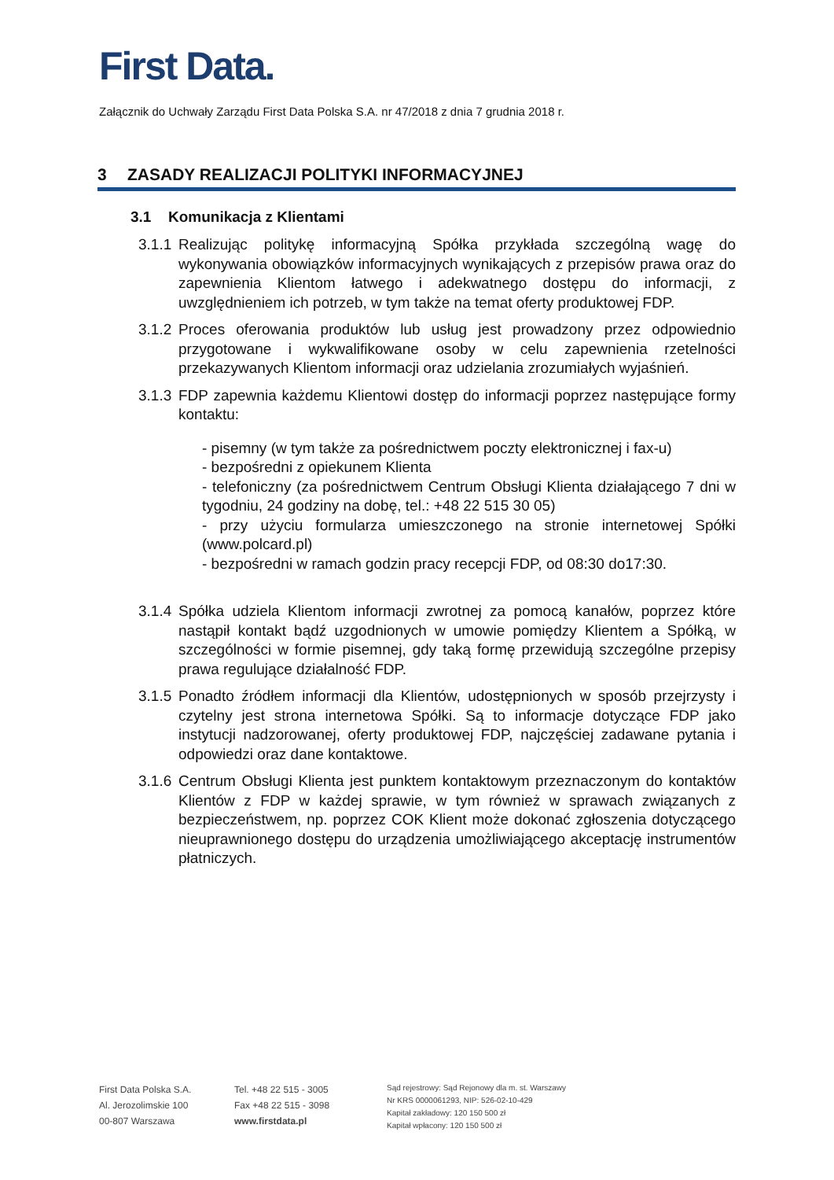First Data.
Załącznik do Uchwały Zarządu First Data Polska S.A. nr 47/2018 z dnia 7 grudnia 2018 r.
3 ZASADY REALIZACJI POLITYKI INFORMACYJNEJ
3.1 Komunikacja z Klientami
3.1.1
Realizując politykę informacyjną Spółka przykłada szczególną wagę do wykonywania obowiązków informacyjnych wynikających z przepisów prawa oraz do zapewnienia Klientom łatwego i adekwatnego dostępu do informacji, z uwzględnieniem ich potrzeb, w tym także na temat oferty produktowej FDP.
3.1.2
Proces oferowania produktów lub usług jest prowadzony przez odpowiednio przygotowane i wykwalifikowane osoby w celu zapewnienia rzetelności przekazywanych Klientom informacji oraz udzielania zrozumiałych wyjaśnień.
3.1.3
FDP zapewnia każdemu Klientowi dostęp do informacji poprzez następujące formy kontaktu:
- pisemny (w tym także za pośrednictwem poczty elektronicznej i fax-u)
- bezpośredni z opiekunem Klienta
- telefoniczny (za pośrednictwem Centrum Obsługi Klienta działającego 7 dni w tygodniu, 24 godziny na dobę, tel.: +48 22 515 30 05)
- przy użyciu formularza umieszczonego na stronie internetowej Spółki (www.polcard.pl)
- bezpośredni w ramach godzin pracy recepcji FDP, od 08:30 do17:30.
3.1.4
Spółka udziela Klientom informacji zwrotnej za pomocą kanałów, poprzez które nastąpił kontakt bądź uzgodnionych w umowie pomiędzy Klientem a Spółką, w szczególności w formie pisemnej, gdy taką formę przewidują szczególne przepisy prawa regulujące działalność FDP.
3.1.5
Ponadto źródłem informacji dla Klientów, udostępnionych w sposób przejrzysty i czytelny jest strona internetowa Spółki. Są to informacje dotyczące FDP jako instytucji nadzorowanej, oferty produktowej FDP, najczęściej zadawane pytania i odpowiedzi oraz dane kontaktowe.
3.1.6
Centrum Obsługi Klienta jest punktem kontaktowym przeznaczonym do kontaktów Klientów z FDP w każdej sprawie, w tym również w sprawach związanych z bezpieczeństwem, np. poprzez COK Klient może dokonać zgłoszenia dotyczącego nieuprawnionego dostępu do urządzenia umożliwiającego akceptację instrumentów płatniczych.
First Data Polska S.A.
Al. Jerozolimskie 100
00-807 Warszawa
Tel. +48 22 515 - 3005
Fax +48 22 515 - 3098
www.firstdata.pl
Sąd rejestrowy: Sąd Rejonowy dla m. st. Warszawy
Nr KRS 0000061293, NIP: 526-02-10-429
Kapitał zakładowy: 120 150 500 zł
Kapitał wpłacony: 120 150 500 zł